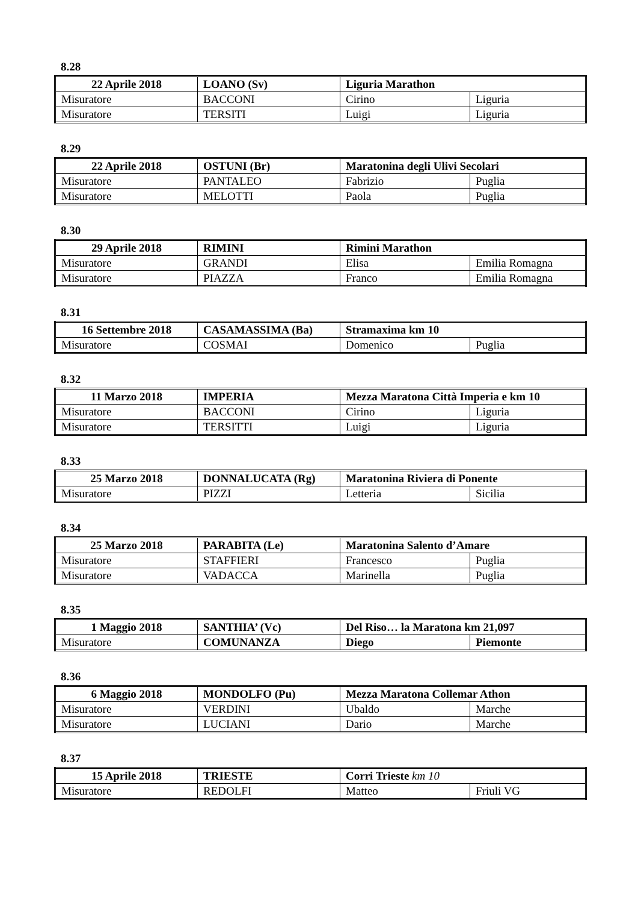8.28
| 22 Aprile 2018 | LOANO (Sv) | Liguria Marathon | |
| Misuratore | BACCONI | Cirino | Liguria |
| Misuratore | TERSITI | Luigi | Liguria |
8.29
| 22 Aprile 2018 | OSTUNI (Br) | Maratonina degli Ulivi Secolari | |
| Misuratore | PANTALEO | Fabrizio | Puglia |
| Misuratore | MELOTTI | Paola | Puglia |
8.30
| 29 Aprile 2018 | RIMINI | Rimini Marathon | |
| Misuratore | GRANDI | Elisa | Emilia Romagna |
| Misuratore | PIAZZA | Franco | Emilia Romagna |
8.31
| 16 Settembre 2018 | CASAMASSIMA (Ba) | Stramaxima km 10 | |
| Misuratore | COSMAI | Domenico | Puglia |
8.32
| 11 Marzo 2018 | IMPERIA | Mezza Maratona Città Imperia e km 10 | |
| Misuratore | BACCONI | Cirino | Liguria |
| Misuratore | TERSITTI | Luigi | Liguria |
8.33
| 25 Marzo 2018 | DONNALUCATA (Rg) | Maratonina Riviera di Ponente | |
| Misuratore | PIZZI | Letteria | Sicilia |
8.34
| 25 Marzo 2018 | PARABITA (Le) | Maratonina Salento d’Amare | |
| Misuratore | STAFFIERI | Francesco | Puglia |
| Misuratore | VADACCA | Marinella | Puglia |
8.35
| 1 Maggio 2018 | SANTHIA’ (Vc) | Del Riso… la Maratona km 21,097 | |
| Misuratore | COMUNANZA | Diego | Piemonte |
8.36
| 6 Maggio 2018 | MONDOLFO (Pu) | Mezza Maratona Collemar Athon | |
| Misuratore | VERDINI | Ubaldo | Marche |
| Misuratore | LUCIANI | Dario | Marche |
8.37
| 15 Aprile 2018 | TRIESTE | Corri Trieste km 10 | |
| Misuratore | REDOLFI | Matteo | Friuli VG |